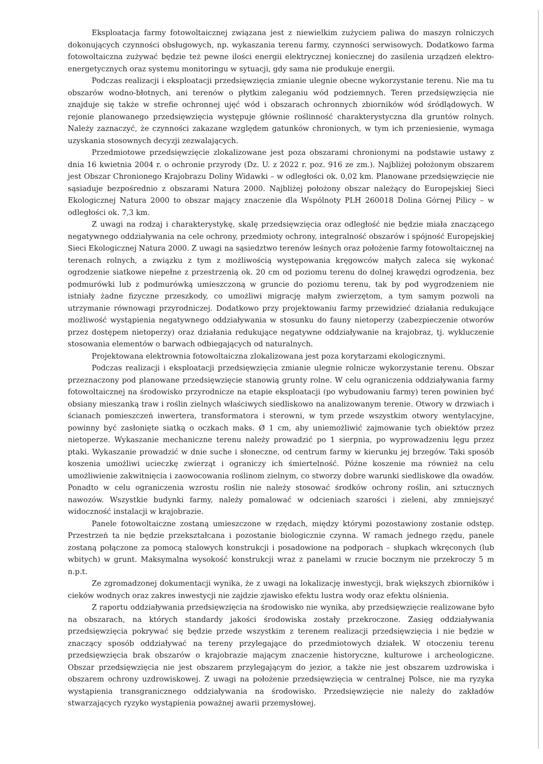Eksploatacja farmy fotowoltaicznej związana jest z niewielkim zużyciem paliwa do maszyn rolniczych dokonujących czynności obsługowych, np. wykaszania terenu farmy, czynności serwisowych. Dodatkowo farma fotowoltaiczna zużywać będzie też pewne ilości energii elektrycznej koniecznej do zasilenia urządzeń elektro-energetycznych oraz systemu monitoringu w sytuacji, gdy sama nie produkuje energii.
Podczas realizacji i eksploatacji przedsięwzięcia zmianie ulegnie obecne wykorzystanie terenu. Nie ma tu obszarów wodno-błotnych, ani terenów o płytkim zaleganiu wód podziemnych. Teren przedsięwzięcia nie znajduje się także w strefie ochronnej ujęć wód i obszarach ochronnych zbiorników wód śródlądowych. W rejonie planowanego przedsięwzięcia występuje głównie roślinność charakterystyczna dla gruntów rolnych. Należy zaznaczyć, że czynności zakazane względem gatunków chronionych, w tym ich przeniesienie, wymaga uzyskania stosownych decyzji zezwalających.
Przedmiotowe przedsięwzięcie zlokalizowane jest poza obszarami chronionymi na podstawie ustawy z dnia 16 kwietnia 2004 r. o ochronie przyrody (Dz. U. z 2022 r. poz. 916 ze zm.). Najbliżej położonym obszarem jest Obszar Chronionego Krajobrazu Doliny Widawki – w odległości ok. 0,02 km. Planowane przedsięwzięcie nie sąsiaduje bezpośrednio z obszarami Natura 2000. Najbliżej położony obszar należący do Europejskiej Sieci Ekologicznej Natura 2000 to obszar mający znaczenie dla Wspólnoty PLH 260018 Dolina Górnej Pilicy – w odległości ok. 7,3 km.
Z uwagi na rodzaj i charakterystykę, skalę przedsięwzięcia oraz odległość nie będzie miała znaczącego negatywnego oddziaływania na cele ochrony, przedmioty ochrony, integralność obszarów i spójność Europejskiej Sieci Ekologicznej Natura 2000. Z uwagi na sąsiedztwo terenów leśnych oraz położenie farmy fotowoltaicznej na terenach rolnych, a związku z tym z możliwością występowania kręgowców małych zaleca się wykonać ogrodzenie siatkowe niepełne z przestrzenią ok. 20 cm od poziomu terenu do dolnej krawędzi ogrodzenia, bez podmurówki lub z podmurówką umieszczoną w gruncie do poziomu terenu, tak by pod wygrodzeniem nie istniały żadne fizyczne przeszkody, co umożliwi migrację małym zwierzętom, a tym samym pozwoli na utrzymanie równowagi przyrodniczej. Dodatkowo przy projektowaniu farmy przewidzieć działania redukujące możliwość wystąpienia negatywnego oddziaływania w stosunku do fauny nietoperzy (zabezpieczenie otworów przez dostępem nietoperzy) oraz działania redukujące negatywne oddziaływanie na krajobraz, tj. wykluczenie stosowania elementów o barwach odbiegających od naturalnych.
Projektowana elektrownia fotowoltaiczna zlokalizowana jest poza korytarzami ekologicznymi.
Podczas realizacji i eksploatacji przedsięwzięcia zmianie ulegnie rolnicze wykorzystanie terenu. Obszar przeznaczony pod planowane przedsięwzięcie stanowią grunty rolne. W celu ograniczenia oddziaływania farmy fotowoltaicznej na środowisko przyrodnicze na etapie eksploatacji (po wybudowaniu farmy) teren powinien być obsiany mieszanką traw i roślin zielnych właściwych siedliskowo na analizowanym terenie. Otwory w drzwiach i ścianach pomieszczeń inwertera, transformatora i sterowni, w tym przede wszystkim otwory wentylacyjne, powinny być zasłonięte siatką o oczkach maks. Ø 1 cm, aby uniemożliwić zajmowanie tych obiektów przez nietoperze. Wykaszanie mechaniczne terenu należy prowadzić po 1 sierpnia, po wyprowadzeniu lęgu przez ptaki. Wykaszanie prowadzić w dnie suche i słoneczne, od centrum farmy w kierunku jej brzegów. Taki sposób koszenia umożliwi ucieczkę zwierząt i ograniczy ich śmiertelność. Późne koszenie ma również na celu umożliwienie zakwitnięcia i zaowocowania roślinom zielnym, co stworzy dobre warunki siedliskowe dla owadów. Ponadto w celu ograniczenia wzrostu roślin nie należy stosować środków ochrony roślin, ani sztucznych nawozów. Wszystkie budynki farmy, należy pomalować w odcieniach szarości i zieleni, aby zmniejszyć widoczność instalacji w krajobrazie.
Panele fotowoltaiczne zostaną umieszczone w rzędach, między którymi pozostawiony zostanie odstęp. Przestrzeń ta nie będzie przekształcana i pozostanie biologicznie czynna. W ramach jednego rzędu, panele zostaną połączone za pomocą stalowych konstrukcji i posadowione na podporach – słupkach wkręconych (lub wbitych) w grunt. Maksymalna wysokość konstrukcji wraz z panelami w rzucie bocznym nie przekroczy 5 m n.p.t.
Ze zgromadzonej dokumentacji wynika, że z uwagi na lokalizację inwestycji, brak większych zbiorników i cieków wodnych oraz zakres inwestycji nie zajdzie zjawisko efektu lustra wody oraz efektu olśnienia.
Z raportu oddziaływania przedsięwzięcia na środowisko nie wynika, aby przedsięwzięcie realizowane było na obszarach, na których standardy jakości środowiska zostały przekroczone. Zasięg oddziaływania przedsięwzięcia pokrywać się będzie przede wszystkim z terenem realizacji przedsięwzięcia i nie będzie w znaczący sposób oddziaływać na tereny przylegające do przedmiotowych działek. W otoczeniu terenu przedsięwzięcia brak obszarów o krajobrazie mającym znaczenie historyczne, kulturowe i archeologiczne. Obszar przedsięwzięcia nie jest obszarem przylegającym do jezior, a także nie jest obszarem uzdrowiska i obszarem ochrony uzdrowiskowej. Z uwagi na położenie przedsięwzięcia w centralnej Polsce, nie ma ryzyka wystąpienia transgranicznego oddziaływania na środowisko. Przedsięwzięcie nie należy do zakładów stwarzających ryzyko wystąpienia poważnej awarii przemysłowej.